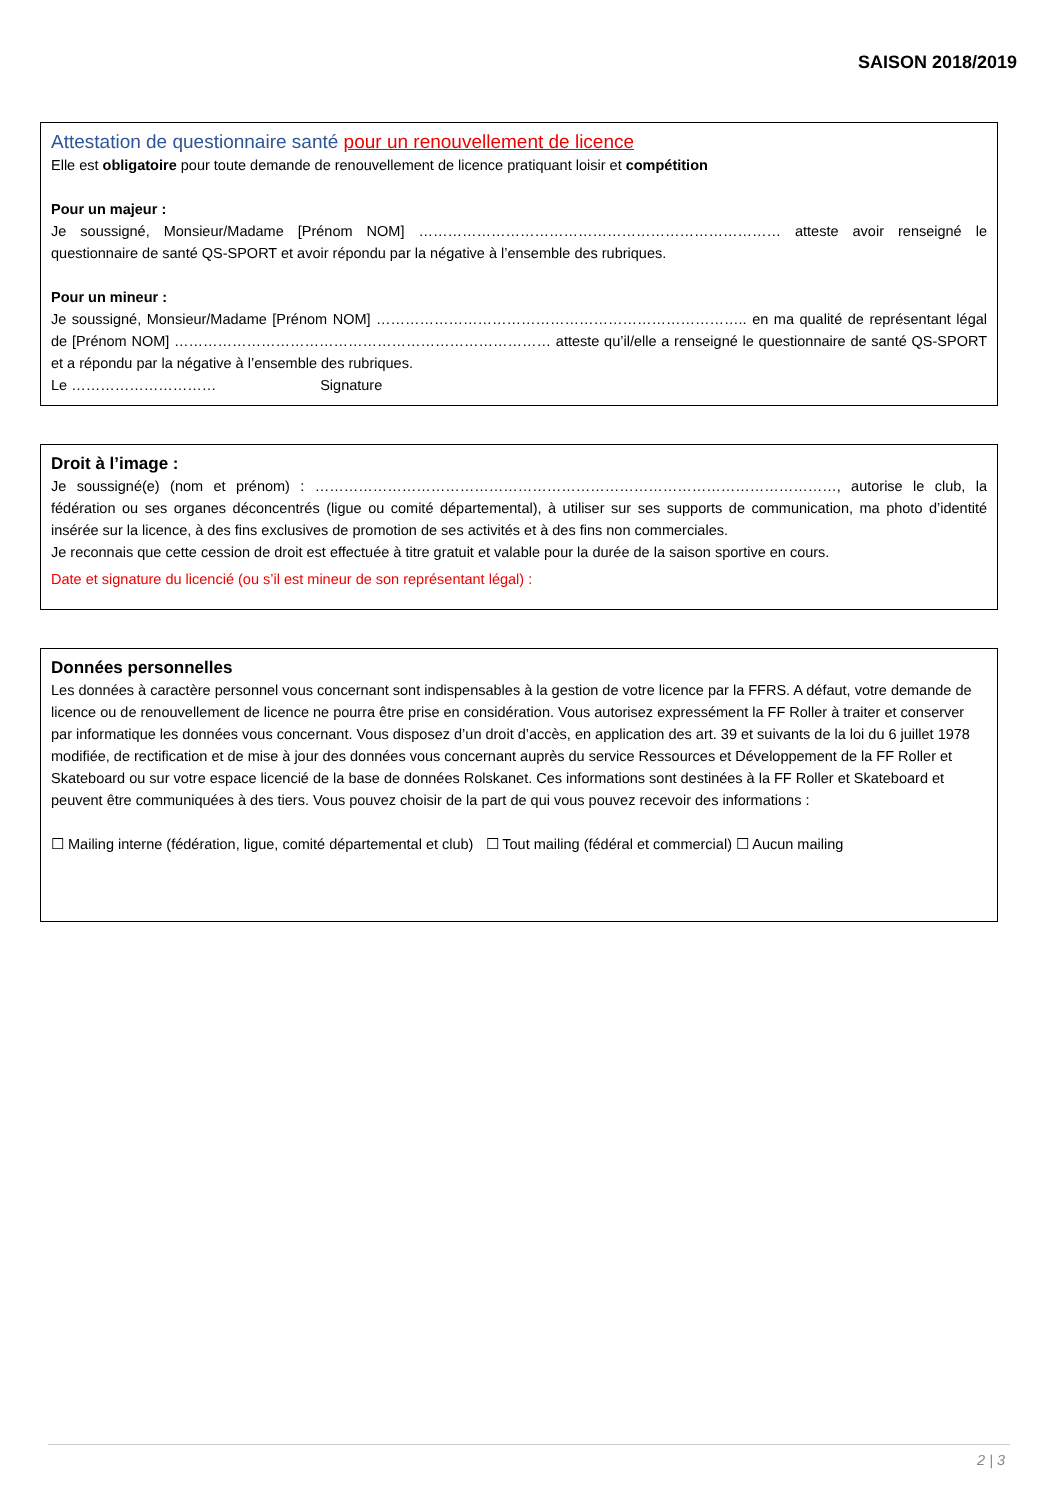SAISON 2018/2019
Attestation de questionnaire santé pour un renouvellement de licence
Elle est obligatoire pour toute demande de renouvellement de licence pratiquant loisir et compétition
Pour un majeur :
Je soussigné, Monsieur/Madame [Prénom NOM] ………………………………………………………………… atteste avoir renseigné le questionnaire de santé QS-SPORT et avoir répondu par la négative à l’ensemble des rubriques.
Pour un mineur :
Je soussigné, Monsieur/Madame [Prénom NOM] ………………………………………………………………….. en ma qualité de représentant légal de [Prénom NOM] …………………………………………………………………… atteste qu’il/elle a renseigné le questionnaire de santé QS-SPORT et a répondu par la négative à l’ensemble des rubriques.
Le ………………………… Signature
Droit à l’image :
Je soussigné(e) (nom et prénom) : ………………………………………………………………………………………………, autorise le club, la fédération ou ses organes déconcentrés (ligue ou comité départemental), à utiliser sur ses supports de communication, ma photo d’identité insérée sur la licence, à des fins exclusives de promotion de ses activités et à des fins non commerciales.
Je reconnais que cette cession de droit est effectuée à titre gratuit et valable pour la durée de la saison sportive en cours.
Date et signature du licencié (ou s’il est mineur de son représentant légal) :
Données personnelles
Les données à caractère personnel vous concernant sont indispensables à la gestion de votre licence par la FFRS. A défaut, votre demande de licence ou de renouvellement de licence ne pourra être prise en considération. Vous autorisez expressément la FF Roller à traiter et conserver par informatique les données vous concernant. Vous disposez d’un droit d’accès, en application des art. 39 et suivants de la loi du 6 juillet 1978 modifiée, de rectification et de mise à jour des données vous concernant auprès du service Ressources et Développement de la FF Roller et Skateboard ou sur votre espace licencié de la base de données Rolskanet. Ces informations sont destinées à la FF Roller et Skateboard et peuvent être communiquées à des tiers. Vous pouvez choisir de la part de qui vous pouvez recevoir des informations :
☐ Mailing interne (fédération, ligue, comité départemental et club) ☐ Tout mailing (fédéral et commercial) ☐ Aucun mailing
2 | 3